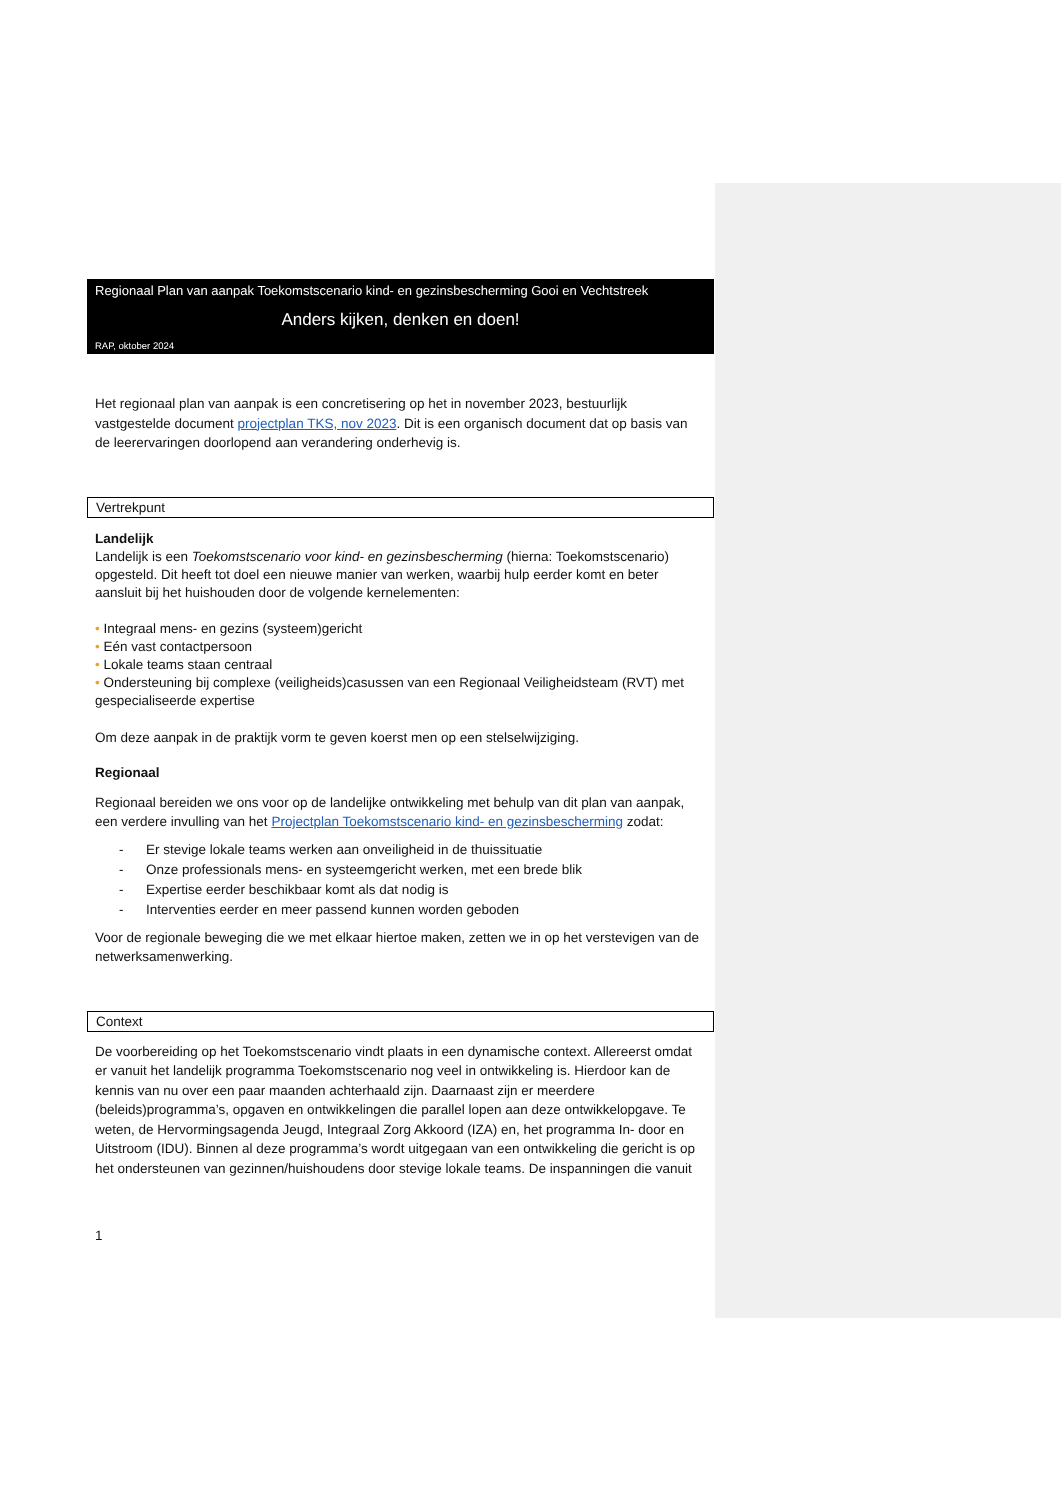Regionaal Plan van aanpak Toekomstscenario kind- en gezinsbescherming Gooi en Vechtstreek
Anders kijken, denken en doen!
RAP, oktober 2024
Het regionaal plan van aanpak is een concretisering op het in november 2023, bestuurlijk vastgestelde document projectplan TKS, nov 2023. Dit is een organisch document dat op basis van de leerervaringen doorlopend aan verandering onderhevig is.
Vertrekpunt
Landelijk
Landelijk is een Toekomstscenario voor kind- en gezinsbescherming (hierna: Toekomstscenario) opgesteld. Dit heeft tot doel een nieuwe manier van werken, waarbij hulp eerder komt en beter aansluit bij het huishouden door de volgende kernelementen:
• Integraal mens- en gezins (systeem)gericht
• Eén vast contactpersoon
• Lokale teams staan centraal
• Ondersteuning bij complexe (veiligheids)casussen van een Regionaal Veiligheidsteam (RVT) met gespecialiseerde expertise
Om deze aanpak in de praktijk vorm te geven koerst men op een stelselwijziging.
Regionaal
Regionaal bereiden we ons voor op de landelijke ontwikkeling met behulp van dit plan van aanpak, een verdere invulling van het Projectplan Toekomstscenario kind- en gezinsbescherming zodat:
- Er stevige lokale teams werken aan onveiligheid in de thuissituatie
- Onze professionals mens- en systeemgericht werken, met een brede blik
- Expertise eerder beschikbaar komt als dat nodig is
- Interventies eerder en meer passend kunnen worden geboden
Voor de regionale beweging die we met elkaar hiertoe maken, zetten we in op het verstevigen van de netwerksamenwerking.
Context
De voorbereiding op het Toekomstscenario vindt plaats in een dynamische context. Allereerst omdat er vanuit het landelijk programma Toekomstscenario nog veel in ontwikkeling is. Hierdoor kan de kennis van nu over een paar maanden achterhaald zijn. Daarnaast zijn er meerdere (beleids)programma’s, opgaven en ontwikkelingen die parallel lopen aan deze ontwikkelopgave. Te weten, de Hervormingsagenda Jeugd, Integraal Zorg Akkoord (IZA) en, het programma In- door en Uitstroom (IDU). Binnen al deze programma’s wordt uitgegaan van een ontwikkeling die gericht is op het ondersteunen van gezinnen/huishoudens door stevige lokale teams. De inspanningen die vanuit
1